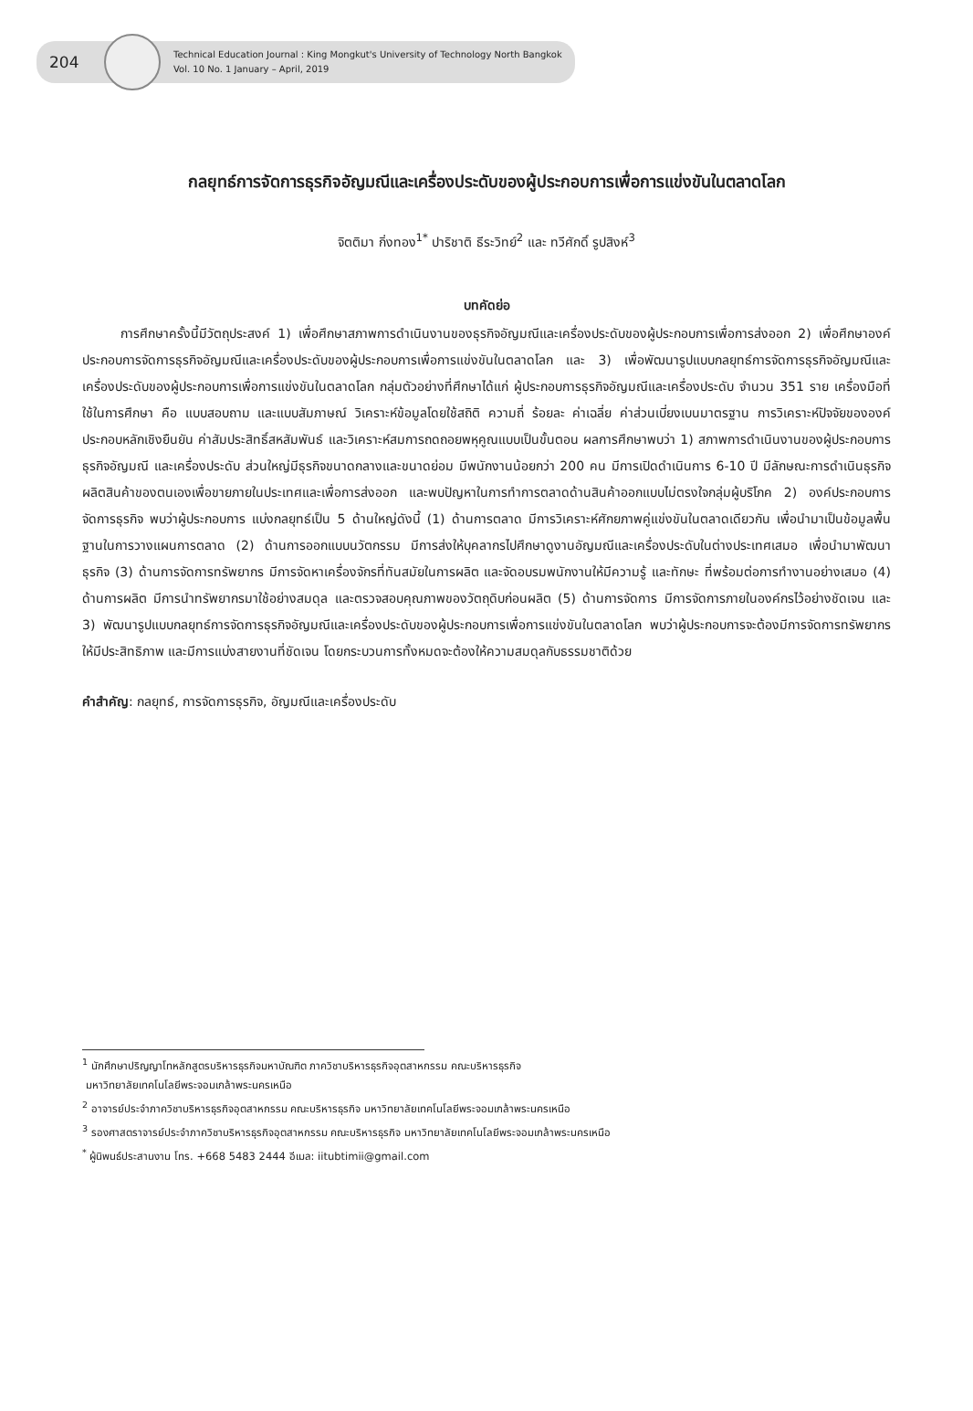204
Technical Education Journal : King Mongkut's University of Technology North Bangkok
Vol. 10 No. 1 January – April, 2019
กลยุทธ์การจัดการธุรกิจอัญมณีและเครื่องประดับของผู้ประกอบการเพื่อการแข่งขันในตลาดโลก
จิตติมา กิ่งทอง<sup>1*</sup> ปาริชาติ ธีระวิทย์<sup>2</sup> และ ทวีศักดิ์ รูปสิงห์<sup>3</sup>
บทคัดย่อ
   การศึกษาครั้งนี้มีวัตถุประสงค์ 1) เพื่อศึกษาสภาพการดำเนินงานของธุรกิจอัญมณีและเครื่องประดับของผู้ประกอบการเพื่อการส่งออก 2) เพื่อศึกษาองค์ประกอบการจัดการธุรกิจอัญมณีและเครื่องประดับของผู้ประกอบการเพื่อการแข่งขันในตลาดโลก และ 3) เพื่อพัฒนารูปแบบกลยุทธ์การจัดการธุรกิจอัญมณีและเครื่องประดับของผู้ประกอบการเพื่อการแข่งขันในตลาดโลก กลุ่มตัวอย่างที่ศึกษาได้แก่ ผู้ประกอบการธุรกิจอัญมณีและเครื่องประดับ จำนวน 351 ราย เครื่องมือที่ใช้ในการศึกษา คือ แบบสอบถาม และแบบสัมภาษณ์ วิเคราะห์ข้อมูลโดยใช้สถิติ ความถี่ ร้อยละ ค่าเฉลี่ย ค่าส่วนเบี่ยงเบนมาตรฐาน การวิเคราะห์ปัจจัยขององค์ประกอบหลักเชิงยืนยัน ค่าสัมประสิทธิ์สหสัมพันธ์ และวิเคราะห์สมการถดถอยพหุคูณแบบเป็นขั้นตอน ผลการศึกษาพบว่า 1) สภาพการดำเนินงานของผู้ประกอบการธุรกิจอัญมณี และเครื่องประดับ ส่วนใหญ่มีธุรกิจขนาดกลางและขนาดย่อม มีพนักงานน้อยกว่า 200 คน มีการเปิดดำเนินการ 6-10 ปี มีลักษณะการดำเนินธุรกิจผลิตสินค้าของตนเองเพื่อขายภายในประเทศและเพื่อการส่งออก และพบปัญหาในการทำการตลาดด้านสินค้าออกแบบไม่ตรงใจกลุ่มผู้บริโภค 2) องค์ประกอบการจัดการธุรกิจ พบว่าผู้ประกอบการ แบ่งกลยุทธ์เป็น 5 ด้านใหญ่ดังนี้ (1) ด้านการตลาด มีการวิเคราะห์ศักยภาพคู่แข่งขันในตลาดเดียวกัน เพื่อนำมาเป็นข้อมูลพื้นฐานในการวางแผนการตลาด (2) ด้านการออกแบบนวัตกรรม มีการส่งให้บุคลากรไปศึกษาดูงานอัญมณีและเครื่องประดับในต่างประเทศเสมอ เพื่อนำมาพัฒนาธุรกิจ (3) ด้านการจัดการทรัพยากร มีการจัดหาเครื่องจักรที่ทันสมัยในการผลิต และจัดอบรมพนักงานให้มีความรู้ และทักษะ ที่พร้อมต่อการทำงานอย่างเสมอ (4) ด้านการผลิต มีการนำทรัพยากรมาใช้อย่างสมดุล และตรวจสอบคุณภาพของวัตถุดิบก่อนผลิต (5) ด้านการจัดการ มีการจัดการภายในองค์กรไว้อย่างชัดเจน และ 3) พัฒนารูปแบบกลยุทธ์การจัดการธุรกิจอัญมณีและเครื่องประดับของผู้ประกอบการเพื่อการแข่งขันในตลาดโลก พบว่าผู้ประกอบการจะต้องมีการจัดการทรัพยากรให้มีประสิทธิภาพ และมีการแบ่งสายงานที่ชัดเจน โดยกระบวนการทั้งหมดจะต้องให้ความสมดุลกับธรรมชาติด้วย
คำสำคัญ: กลยุทธ์, การจัดการธุรกิจ, อัญมณีและเครื่องประดับ
<sup>1</sup> นักศึกษาปริญญาโทหลักสูตรบริหารธุรกิจมหาบัณฑิต ภาควิชาบริหารธุรกิจอุตสาหกรรม คณะบริหารธุรกิจ
มหาวิทยาลัยเทคโนโลยีพระจอมเกล้าพระนครเหนือ
<sup>2</sup> อาจารย์ประจำภาควิชาบริหารธุรกิจอุตสาหกรรม คณะบริหารธุรกิจ มหาวิทยาลัยเทคโนโลยีพระจอมเกล้าพระนครเหนือ
<sup>3</sup> รองศาสตราจารย์ประจำภาควิชาบริหารธุรกิจอุตสาหกรรม คณะบริหารธุรกิจ มหาวิทยาลัยเทคโนโลยีพระจอมเกล้าพระนครเหนือ
<sup>*</sup> ผู้นิพนธ์ประสานงาน โทร. +668 5483 2444 อีเมล: iitubtimii@gmail.com